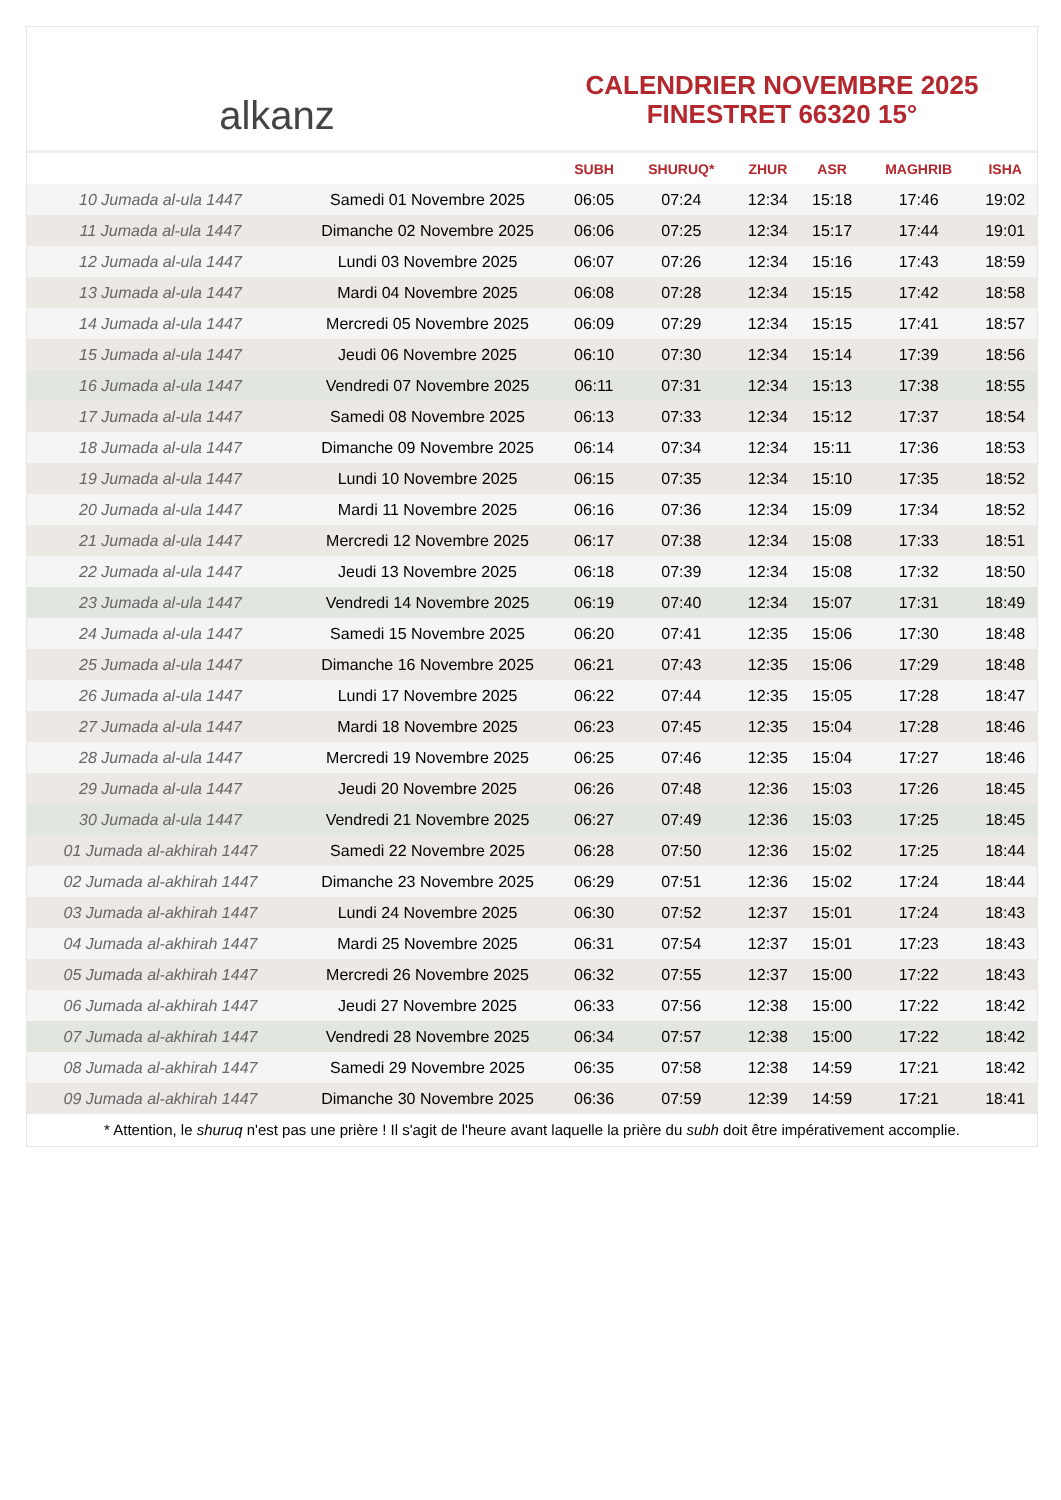alkanz
CALENDRIER NOVEMBRE 2025
FINESTRET 66320 15°
| | | SUBH | SHURUQ* | ZHUR | ASR | MAGHRIB | ISHA |
| --- | --- | --- | --- | --- | --- | --- | --- |
| 10 Jumada al-ula 1447 | Samedi 01 Novembre 2025 | 06:05 | 07:24 | 12:34 | 15:18 | 17:46 | 19:02 |
| 11 Jumada al-ula 1447 | Dimanche 02 Novembre 2025 | 06:06 | 07:25 | 12:34 | 15:17 | 17:44 | 19:01 |
| 12 Jumada al-ula 1447 | Lundi 03 Novembre 2025 | 06:07 | 07:26 | 12:34 | 15:16 | 17:43 | 18:59 |
| 13 Jumada al-ula 1447 | Mardi 04 Novembre 2025 | 06:08 | 07:28 | 12:34 | 15:15 | 17:42 | 18:58 |
| 14 Jumada al-ula 1447 | Mercredi 05 Novembre 2025 | 06:09 | 07:29 | 12:34 | 15:15 | 17:41 | 18:57 |
| 15 Jumada al-ula 1447 | Jeudi 06 Novembre 2025 | 06:10 | 07:30 | 12:34 | 15:14 | 17:39 | 18:56 |
| 16 Jumada al-ula 1447 | Vendredi 07 Novembre 2025 | 06:11 | 07:31 | 12:34 | 15:13 | 17:38 | 18:55 |
| 17 Jumada al-ula 1447 | Samedi 08 Novembre 2025 | 06:13 | 07:33 | 12:34 | 15:12 | 17:37 | 18:54 |
| 18 Jumada al-ula 1447 | Dimanche 09 Novembre 2025 | 06:14 | 07:34 | 12:34 | 15:11 | 17:36 | 18:53 |
| 19 Jumada al-ula 1447 | Lundi 10 Novembre 2025 | 06:15 | 07:35 | 12:34 | 15:10 | 17:35 | 18:52 |
| 20 Jumada al-ula 1447 | Mardi 11 Novembre 2025 | 06:16 | 07:36 | 12:34 | 15:09 | 17:34 | 18:52 |
| 21 Jumada al-ula 1447 | Mercredi 12 Novembre 2025 | 06:17 | 07:38 | 12:34 | 15:08 | 17:33 | 18:51 |
| 22 Jumada al-ula 1447 | Jeudi 13 Novembre 2025 | 06:18 | 07:39 | 12:34 | 15:08 | 17:32 | 18:50 |
| 23 Jumada al-ula 1447 | Vendredi 14 Novembre 2025 | 06:19 | 07:40 | 12:34 | 15:07 | 17:31 | 18:49 |
| 24 Jumada al-ula 1447 | Samedi 15 Novembre 2025 | 06:20 | 07:41 | 12:35 | 15:06 | 17:30 | 18:48 |
| 25 Jumada al-ula 1447 | Dimanche 16 Novembre 2025 | 06:21 | 07:43 | 12:35 | 15:06 | 17:29 | 18:48 |
| 26 Jumada al-ula 1447 | Lundi 17 Novembre 2025 | 06:22 | 07:44 | 12:35 | 15:05 | 17:28 | 18:47 |
| 27 Jumada al-ula 1447 | Mardi 18 Novembre 2025 | 06:23 | 07:45 | 12:35 | 15:04 | 17:28 | 18:46 |
| 28 Jumada al-ula 1447 | Mercredi 19 Novembre 2025 | 06:25 | 07:46 | 12:35 | 15:04 | 17:27 | 18:46 |
| 29 Jumada al-ula 1447 | Jeudi 20 Novembre 2025 | 06:26 | 07:48 | 12:36 | 15:03 | 17:26 | 18:45 |
| 30 Jumada al-ula 1447 | Vendredi 21 Novembre 2025 | 06:27 | 07:49 | 12:36 | 15:03 | 17:25 | 18:45 |
| 01 Jumada al-akhirah 1447 | Samedi 22 Novembre 2025 | 06:28 | 07:50 | 12:36 | 15:02 | 17:25 | 18:44 |
| 02 Jumada al-akhirah 1447 | Dimanche 23 Novembre 2025 | 06:29 | 07:51 | 12:36 | 15:02 | 17:24 | 18:44 |
| 03 Jumada al-akhirah 1447 | Lundi 24 Novembre 2025 | 06:30 | 07:52 | 12:37 | 15:01 | 17:24 | 18:43 |
| 04 Jumada al-akhirah 1447 | Mardi 25 Novembre 2025 | 06:31 | 07:54 | 12:37 | 15:01 | 17:23 | 18:43 |
| 05 Jumada al-akhirah 1447 | Mercredi 26 Novembre 2025 | 06:32 | 07:55 | 12:37 | 15:00 | 17:22 | 18:43 |
| 06 Jumada al-akhirah 1447 | Jeudi 27 Novembre 2025 | 06:33 | 07:56 | 12:38 | 15:00 | 17:22 | 18:42 |
| 07 Jumada al-akhirah 1447 | Vendredi 28 Novembre 2025 | 06:34 | 07:57 | 12:38 | 15:00 | 17:22 | 18:42 |
| 08 Jumada al-akhirah 1447 | Samedi 29 Novembre 2025 | 06:35 | 07:58 | 12:38 | 14:59 | 17:21 | 18:42 |
| 09 Jumada al-akhirah 1447 | Dimanche 30 Novembre 2025 | 06:36 | 07:59 | 12:39 | 14:59 | 17:21 | 18:41 |
* Attention, le shuruq n'est pas une prière ! Il s'agit de l'heure avant laquelle la prière du subh doit être impérativement accomplie.